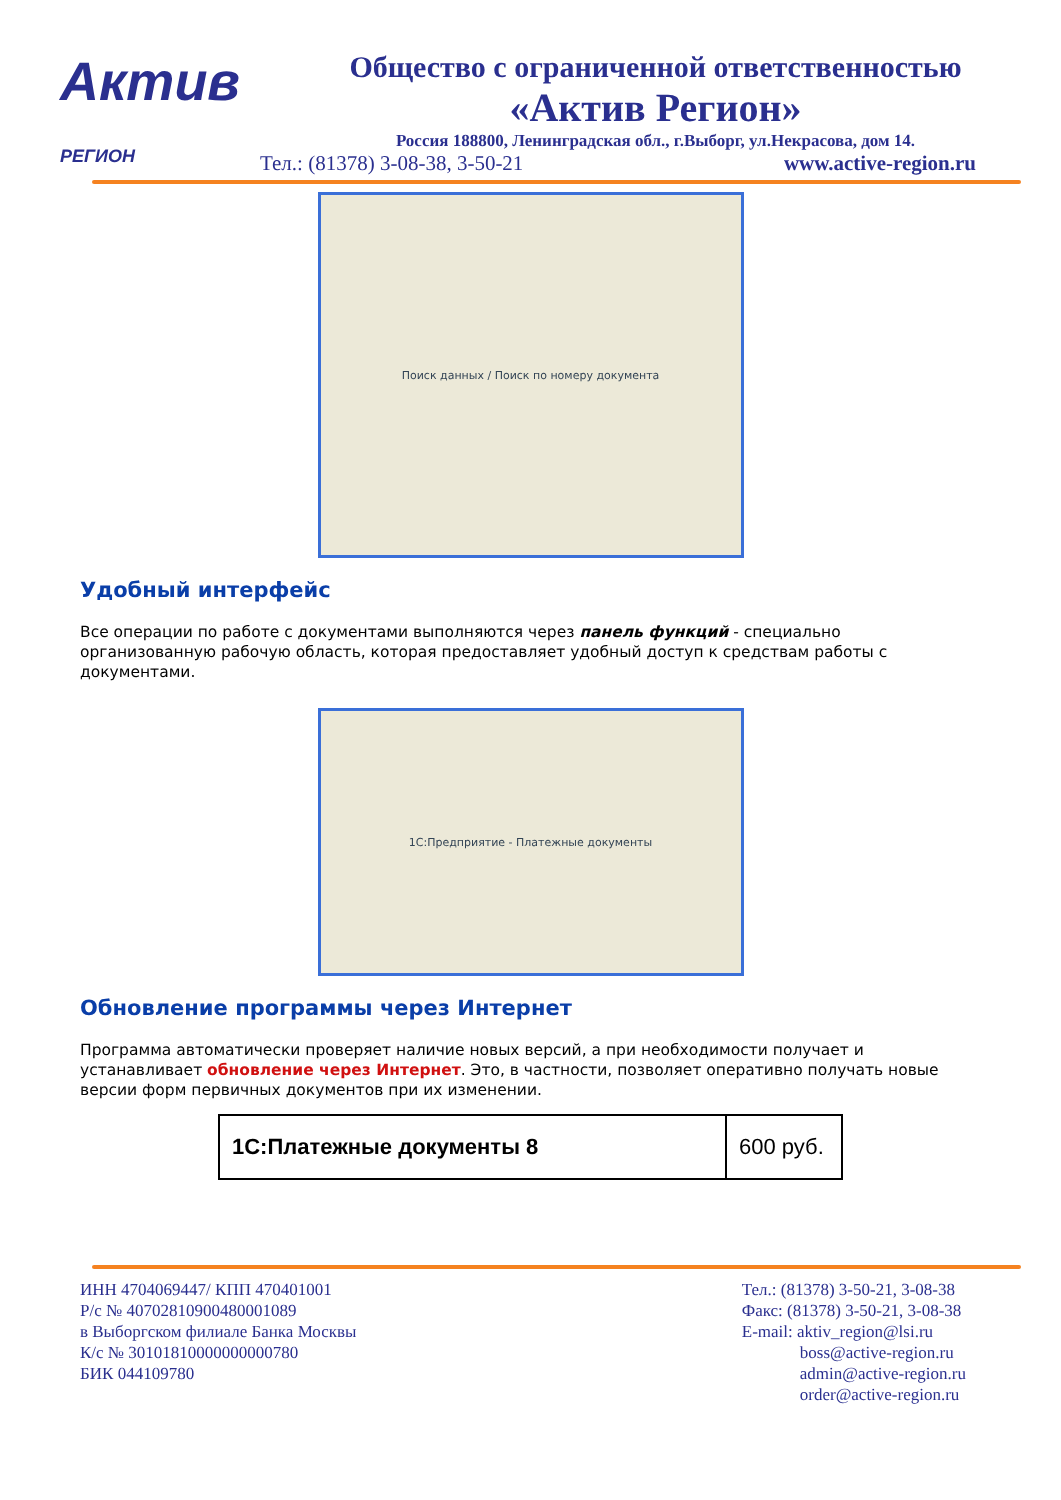Актив
РЕГИОН
Общество с ограниченной ответственностью
«Актив Регион»
Россия 188800, Ленинградская обл., г.Выборг, ул.Некрасова, дом 14.
Тел.: (81378) 3-08-38, 3-50-21 www.active-region.ru
Поиск данных / Поиск по номеру документа
Удобный интерфейс
Все операции по работе с документами выполняются через панель функций - специально организованную рабочую область, которая предоставляет удобный доступ к средствам работы с документами.
1С:Предприятие - Платежные документы
Обновление программы через Интернет
Программа автоматически проверяет наличие новых версий, а при необходимости получает и устанавливает обновление через Интернет. Это, в частности, позволяет оперативно получать новые версии форм первичных документов при их изменении.
| 1С:Платежные документы 8 | 600 руб. |
ИНН 4704069447/ КПП 470401001
Р/с № 40702810900480001089
в Выборгском филиале Банка Москвы
К/с № 30101810000000000780
БИК 044109780
Тел.: (81378) 3-50-21, 3-08-38
Факс: (81378) 3-50-21, 3-08-38
E-mail: aktiv_region@lsi.ru
boss@active-region.ru
admin@active-region.ru
order@active-region.ru